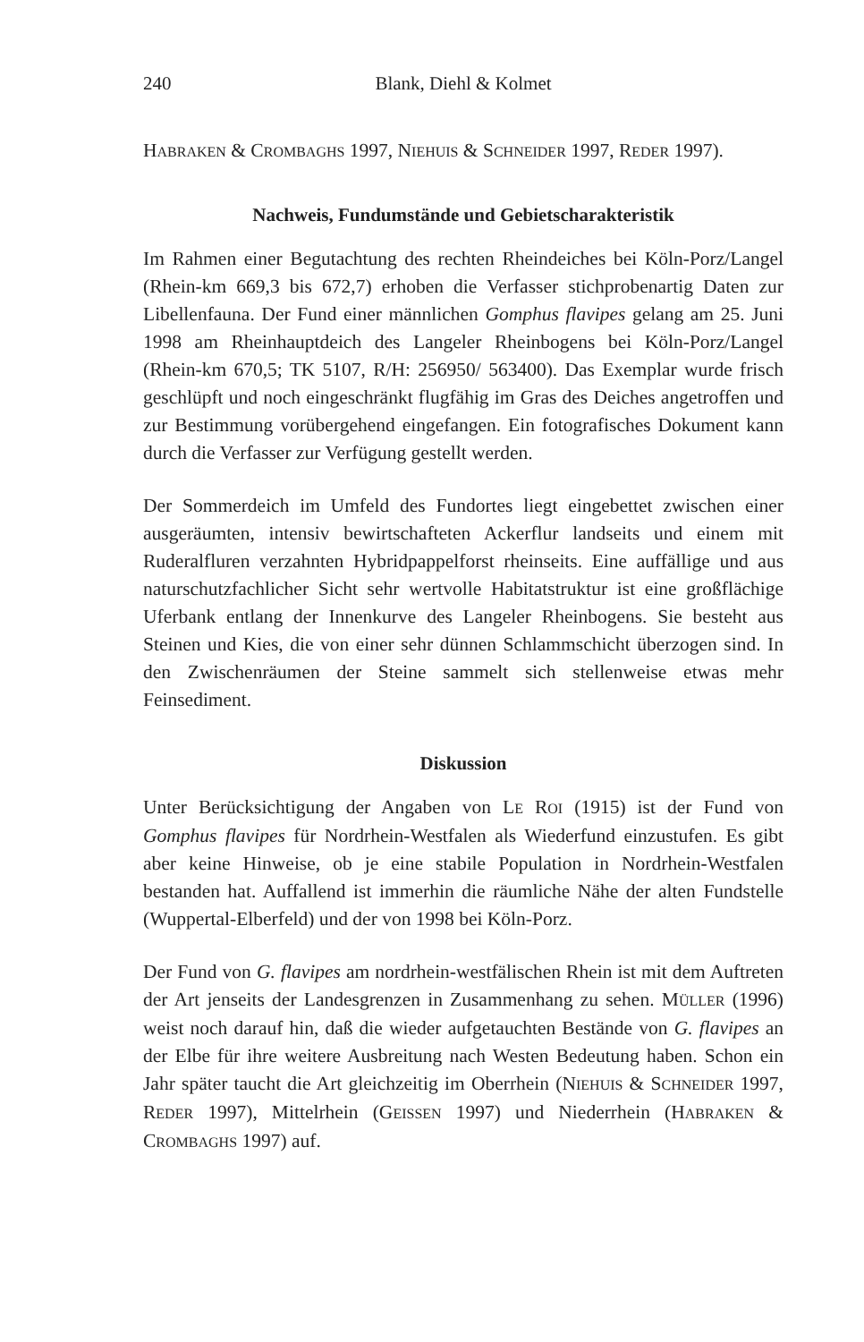240 Blank, Diehl & Kolmet
HABRAKEN & CROMBAGHS 1997, NIEHUIS & SCHNEIDER 1997, REDER 1997).
Nachweis, Fundumstände und Gebietscharakteristik
Im Rahmen einer Begutachtung des rechten Rheindeiches bei Köln-Porz/Langel (Rhein-km 669,3 bis 672,7) erhoben die Verfasser stichprobenartig Daten zur Libellenfauna. Der Fund einer männlichen Gomphus flavipes gelang am 25. Juni 1998 am Rheinhauptdeich des Langeler Rheinbogens bei Köln-Porz/Langel (Rhein-km 670,5; TK 5107, R/H: 256950/ 563400). Das Exemplar wurde frisch geschlüpft und noch eingeschränkt flugfähig im Gras des Deiches angetroffen und zur Bestimmung vorübergehend eingefangen. Ein fotografisches Dokument kann durch die Verfasser zur Verfügung gestellt werden.
Der Sommerdeich im Umfeld des Fundortes liegt eingebettet zwischen einer ausgeräumten, intensiv bewirtschafteten Ackerflur landseits und einem mit Ruderalfluren verzahnten Hybridpappelforst rheinseits. Eine auffällige und aus naturschutzfachlicher Sicht sehr wertvolle Habitatstruktur ist eine großflächige Uferbank entlang der Innenkurve des Langeler Rheinbogens. Sie besteht aus Steinen und Kies, die von einer sehr dünnen Schlammschicht überzogen sind. In den Zwischenräumen der Steine sammelt sich stellenweise etwas mehr Feinsediment.
Diskussion
Unter Berücksichtigung der Angaben von LE ROI (1915) ist der Fund von Gomphus flavipes für Nordrhein-Westfalen als Wiederfund einzustufen. Es gibt aber keine Hinweise, ob je eine stabile Population in Nordrhein-Westfalen bestanden hat. Auffallend ist immerhin die räumliche Nähe der alten Fundstelle (Wuppertal-Elberfeld) und der von 1998 bei Köln-Porz.
Der Fund von G. flavipes am nordrhein-westfälischen Rhein ist mit dem Auftreten der Art jenseits der Landesgrenzen in Zusammenhang zu sehen. MÜLLER (1996) weist noch darauf hin, daß die wieder aufgetauchten Bestände von G. flavipes an der Elbe für ihre weitere Ausbreitung nach Westen Bedeutung haben. Schon ein Jahr später taucht die Art gleichzeitig im Oberrhein (NIEHUIS & SCHNEIDER 1997, REDER 1997), Mittelrhein (GEISSEN 1997) und Niederrhein (HABRAKEN & CROMBAGHS 1997) auf.